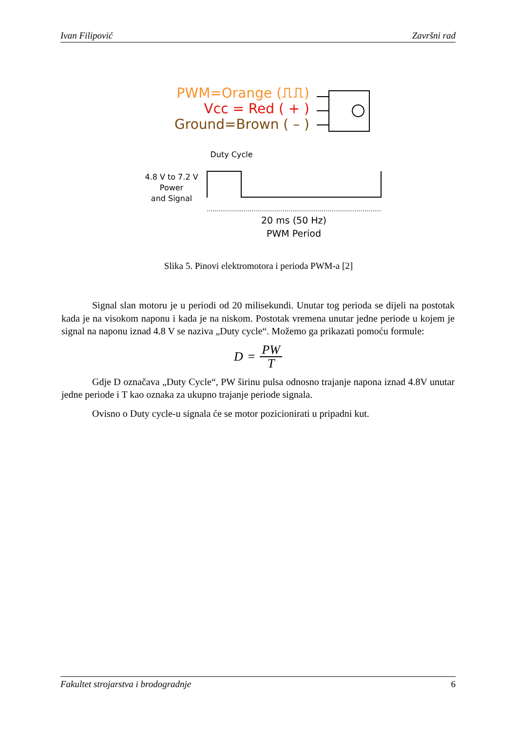Ivan Filipović Završni rad
PWM=Orange (⎍⎍)
Vcc = Red ( + )
Ground=Brown ( – )
Duty Cycle
4.8 V to 7.2 V
Power
and Signal
20 ms (50 Hz)
PWM Period
Slika 5. Pinovi elektromotora i perioda PWM-a [2]
Signal slan motoru je u periodi od 20 milisekundi. Unutar tog perioda se dijeli na postotak kada je na visokom naponu i kada je na niskom. Postotak vremena unutar jedne periode u kojem je signal na naponu iznad 4.8 V se naziva „Duty cycle“. Možemo ga prikazati pomoću formule:
D = PW T
Gdje D označava „Duty Cycle“, PW širinu pulsa odnosno trajanje napona iznad 4.8V unutar jedne periode i T kao oznaka za ukupno trajanje periode signala.
Ovisno o Duty cycle-u signala će se motor pozicionirati u pripadni kut.
Fakultet strojarstva i brodogradnje 6